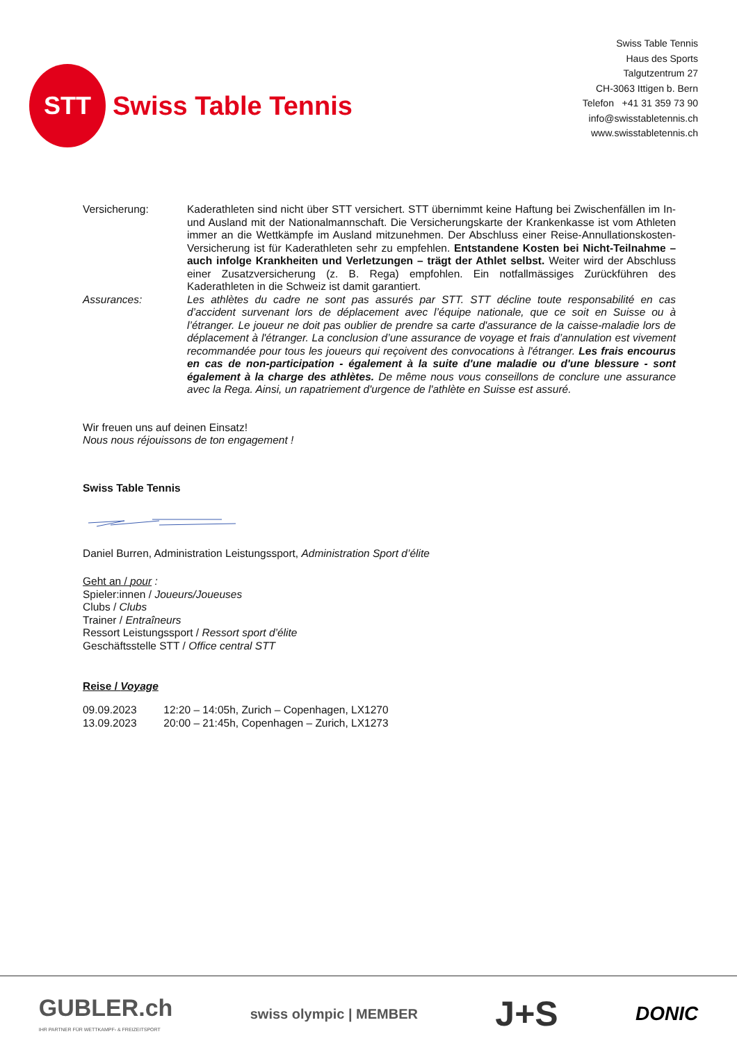STT
Swiss Table Tennis
Swiss Table Tennis
Haus des Sports
Talgutzentrum 27
CH-3063 Ittigen b. Bern
Telefon +41 31 359 73 90
info@swisstabletennis.ch
www.swisstabletennis.ch
Versicherung: Kaderathleten sind nicht über STT versichert. STT übernimmt keine Haftung bei Zwischenfällen im In- und Ausland mit der Nationalmannschaft. Die Versicherungskarte der Krankenkasse ist vom Athleten immer an die Wettkämpfe im Ausland mitzunehmen. Der Abschluss einer Reise-Annullationskosten-Versicherung ist für Kaderathleten sehr zu empfehlen. Entstandene Kosten bei Nicht-Teilnahme – auch infolge Krankheiten und Verletzungen – trägt der Athlet selbst. Weiter wird der Abschluss einer Zusatzversicherung (z. B. Rega) empfohlen. Ein notfallmässiges Zurückführen des Kaderathleten in die Schweiz ist damit garantiert.
Assurances: Les athlètes du cadre ne sont pas assurés par STT. STT décline toute responsabilité en cas d’accident survenant lors de déplacement avec l’équipe nationale, que ce soit en Suisse ou à l’étranger. Le joueur ne doit pas oublier de prendre sa carte d'assurance de la caisse-maladie lors de déplacement à l'étranger. La conclusion d’une assurance de voyage et frais d’annulation est vivement recommandée pour tous les joueurs qui reçoivent des convocations à l'étranger. Les frais encourus en cas de non-participation - également à la suite d'une maladie ou d'une blessure - sont également à la charge des athlètes. De même nous vous conseillons de conclure une assurance avec la Rega. Ainsi, un rapatriement d'urgence de l'athlète en Suisse est assuré.
Wir freuen uns auf deinen Einsatz!
Nous nous réjouissons de ton engagement !
Swiss Table Tennis
Daniel Burren, Administration Leistungssport, Administration Sport d’élite
Geht an / pour :
Spieler:innen / Joueurs/Joueuses
Clubs / Clubs
Trainer / Entraîneurs
Ressort Leistungssport / Ressort sport d’élite
Geschäftsstelle STT / Office central STT
Reise / Voyage
09.09.2023 12:20 – 14:05h, Zurich – Copenhagen, LX1270
13.09.2023 20:00 – 21:45h, Copenhagen – Zurich, LX1273
GUBLER.ch
IHR PARTNER FÜR WETTKAMPF- & FREIZEITSPORT
swiss olympic | MEMBER
J+S
DONIC